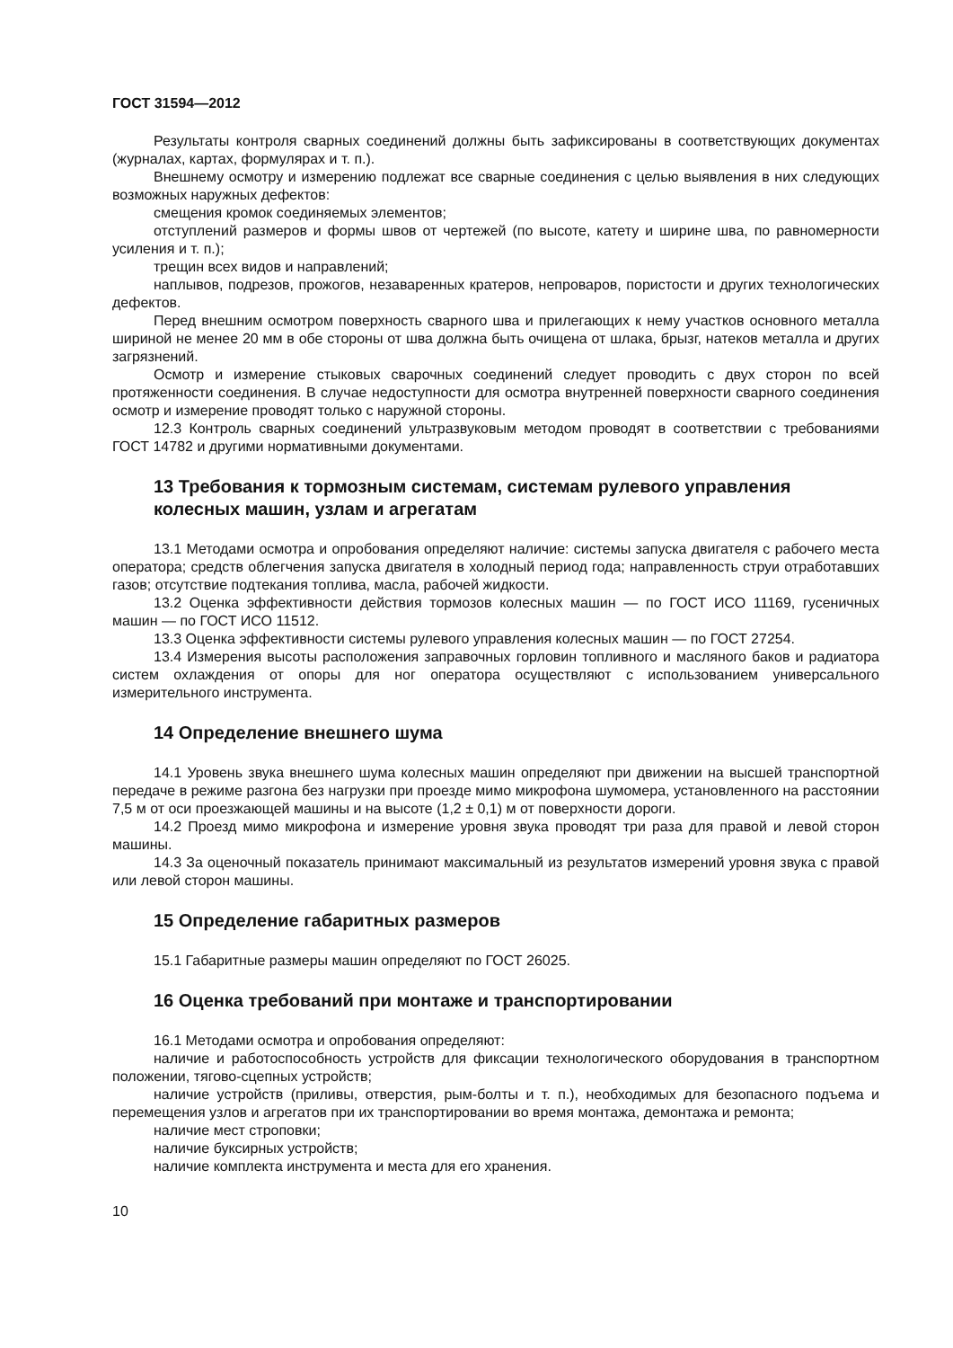ГОСТ 31594—2012
Результаты контроля сварных соединений должны быть зафиксированы в соответствующих документах (журналах, картах, формулярах и т. п.).
Внешнему осмотру и измерению подлежат все сварные соединения с целью выявления в них следующих возможных наружных дефектов:
смещения кромок соединяемых элементов;
отступлений размеров и формы швов от чертежей (по высоте, катету и ширине шва, по равномерности усиления и т. п.);
трещин всех видов и направлений;
наплывов, подрезов, прожогов, незаваренных кратеров, непроваров, пористости и других технологических дефектов.
Перед внешним осмотром поверхность сварного шва и прилегающих к нему участков основного металла шириной не менее 20 мм в обе стороны от шва должна быть очищена от шлака, брызг, натеков металла и других загрязнений.
Осмотр и измерение стыковых сварочных соединений следует проводить с двух сторон по всей протяженности соединения. В случае недоступности для осмотра внутренней поверхности сварного соединения осмотр и измерение проводят только с наружной стороны.
12.3 Контроль сварных соединений ультразвуковым методом проводят в соответствии с требованиями ГОСТ 14782 и другими нормативными документами.
13 Требования к тормозным системам, системам рулевого управления колесных машин, узлам и агрегатам
13.1 Методами осмотра и опробования определяют наличие: системы запуска двигателя с рабочего места оператора; средств облегчения запуска двигателя в холодный период года; направленность струи отработавших газов; отсутствие подтекания топлива, масла, рабочей жидкости.
13.2 Оценка эффективности действия тормозов колесных машин — по ГОСТ ИСО 11169, гусеничных машин — по ГОСТ ИСО 11512.
13.3 Оценка эффективности системы рулевого управления колесных машин — по ГОСТ 27254.
13.4 Измерения высоты расположения заправочных горловин топливного и масляного баков и радиатора систем охлаждения от опоры для ног оператора осуществляют с использованием универсального измерительного инструмента.
14 Определение внешнего шума
14.1 Уровень звука внешнего шума колесных машин определяют при движении на высшей транспортной передаче в режиме разгона без нагрузки при проезде мимо микрофона шумомера, установленного на расстоянии 7,5 м от оси проезжающей машины и на высоте (1,2 ± 0,1) м от поверхности дороги.
14.2 Проезд мимо микрофона и измерение уровня звука проводят три раза для правой и левой сторон машины.
14.3 За оценочный показатель принимают максимальный из результатов измерений уровня звука с правой или левой сторон машины.
15 Определение габаритных размеров
15.1 Габаритные размеры машин определяют по ГОСТ 26025.
16 Оценка требований при монтаже и транспортировании
16.1 Методами осмотра и опробования определяют:
наличие и работоспособность устройств для фиксации технологического оборудования в транспортном положении, тягово-сцепных устройств;
наличие устройств (приливы, отверстия, рым-болты и т. п.), необходимых для безопасного подъема и перемещения узлов и агрегатов при их транспортировании во время монтажа, демонтажа и ремонта;
наличие мест строповки;
наличие буксирных устройств;
наличие комплекта инструмента и места для его хранения.
10